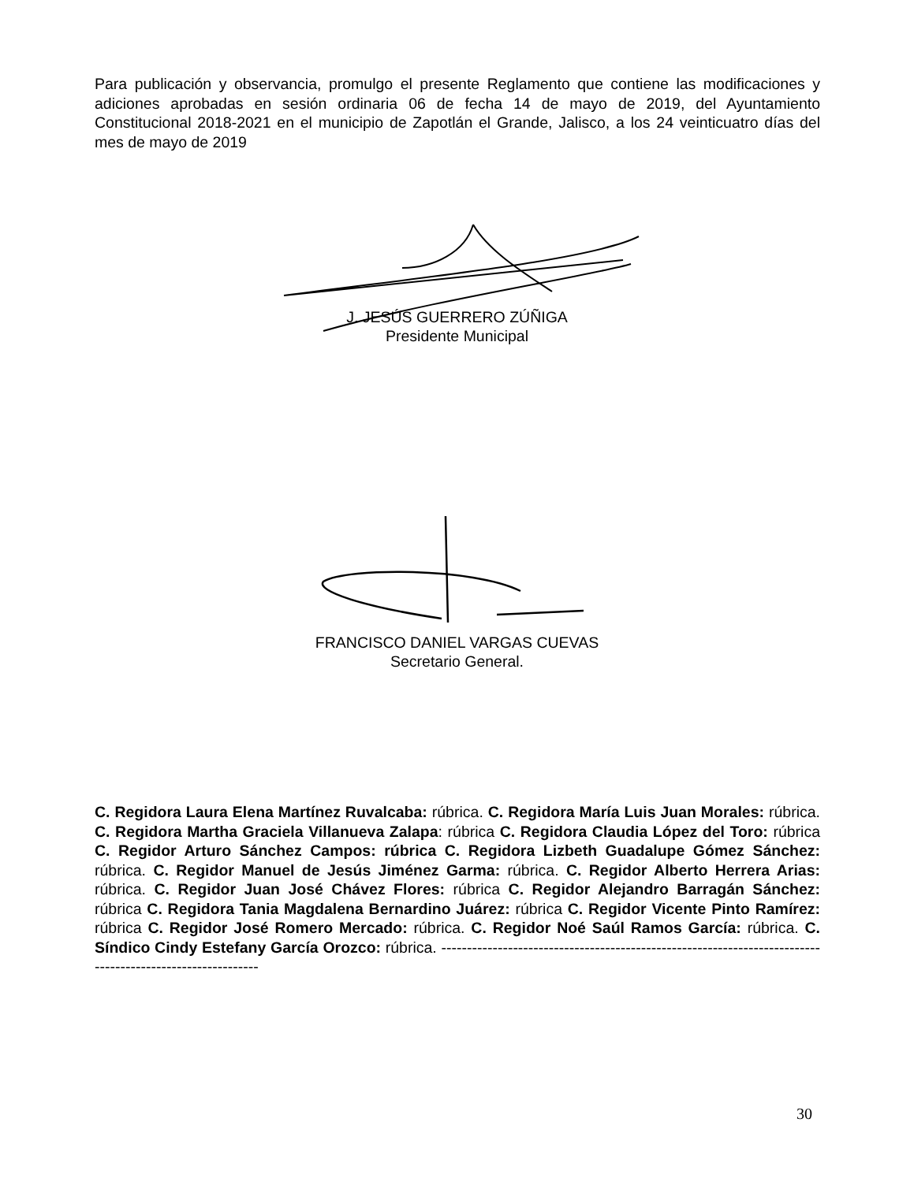Para publicación y observancia, promulgo el presente Reglamento que contiene las modificaciones y adiciones aprobadas en sesión ordinaria 06 de fecha 14 de mayo de 2019, del Ayuntamiento Constitucional 2018-2021 en el municipio de Zapotlán el Grande, Jalisco, a los 24 veinticuatro días del mes de mayo de 2019
J. JESÚS GUERRERO ZÚÑIGA
Presidente Municipal
FRANCISCO DANIEL VARGAS CUEVAS
Secretario General.
C. Regidora Laura Elena Martínez Ruvalcaba: rúbrica. C. Regidora María Luis Juan Morales: rúbrica. C. Regidora Martha Graciela Villanueva Zalapa: rúbrica C. Regidora Claudia López del Toro: rúbrica C. Regidor Arturo Sánchez Campos: rúbrica C. Regidora Lizbeth Guadalupe Gómez Sánchez: rúbrica. C. Regidor Manuel de Jesús Jiménez Garma: rúbrica. C. Regidor Alberto Herrera Arias: rúbrica. C. Regidor Juan José Chávez Flores: rúbrica C. Regidor Alejandro Barragán Sánchez: rúbrica C. Regidora Tania Magdalena Bernardino Juárez: rúbrica C. Regidor Vicente Pinto Ramírez: rúbrica C. Regidor José Romero Mercado: rúbrica. C. Regidor Noé Saúl Ramos García: rúbrica. C. Síndico Cindy Estefany García Orozco: rúbrica. ----------------------------------------------------------------------------------------------------------
30